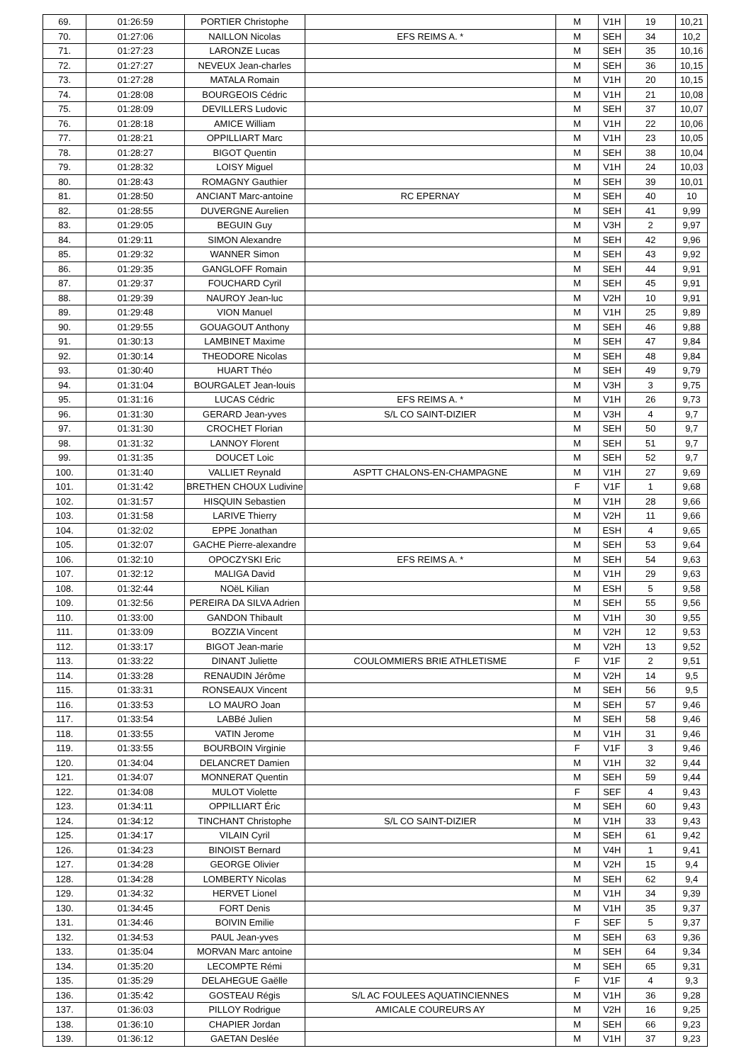| 69. | 01:26:59 | PORTIER Christophe | | M | V1H | 19 | 10,21 |
| 70. | 01:27:06 | NAILLON Nicolas | EFS REIMS A. * | M | SEH | 34 | 10,2 |
| 71. | 01:27:23 | LARONZE Lucas | | M | SEH | 35 | 10,16 |
| 72. | 01:27:27 | NEVEUX Jean-charles | | M | SEH | 36 | 10,15 |
| 73. | 01:27:28 | MATALA Romain | | M | V1H | 20 | 10,15 |
| 74. | 01:28:08 | BOURGEOIS Cédric | | M | V1H | 21 | 10,08 |
| 75. | 01:28:09 | DEVILLERS Ludovic | | M | SEH | 37 | 10,07 |
| 76. | 01:28:18 | AMICE William | | M | V1H | 22 | 10,06 |
| 77. | 01:28:21 | OPPILLIART Marc | | M | V1H | 23 | 10,05 |
| 78. | 01:28:27 | BIGOT Quentin | | M | SEH | 38 | 10,04 |
| 79. | 01:28:32 | LOISY Miguel | | M | V1H | 24 | 10,03 |
| 80. | 01:28:43 | ROMAGNY Gauthier | | M | SEH | 39 | 10,01 |
| 81. | 01:28:50 | ANCIANT Marc-antoine | RC EPERNAY | M | SEH | 40 | 10 |
| 82. | 01:28:55 | DUVERGNE Aurelien | | M | SEH | 41 | 9,99 |
| 83. | 01:29:05 | BEGUIN Guy | | M | V3H | 2 | 9,97 |
| 84. | 01:29:11 | SIMON Alexandre | | M | SEH | 42 | 9,96 |
| 85. | 01:29:32 | WANNER Simon | | M | SEH | 43 | 9,92 |
| 86. | 01:29:35 | GANGLOFF Romain | | M | SEH | 44 | 9,91 |
| 87. | 01:29:37 | FOUCHARD Cyril | | M | SEH | 45 | 9,91 |
| 88. | 01:29:39 | NAUROY Jean-luc | | M | V2H | 10 | 9,91 |
| 89. | 01:29:48 | VION Manuel | | M | V1H | 25 | 9,89 |
| 90. | 01:29:55 | GOUAGOUT Anthony | | M | SEH | 46 | 9,88 |
| 91. | 01:30:13 | LAMBINET Maxime | | M | SEH | 47 | 9,84 |
| 92. | 01:30:14 | THEODORE Nicolas | | M | SEH | 48 | 9,84 |
| 93. | 01:30:40 | HUART Théo | | M | SEH | 49 | 9,79 |
| 94. | 01:31:04 | BOURGALET Jean-louis | | M | V3H | 3 | 9,75 |
| 95. | 01:31:16 | LUCAS Cédric | EFS REIMS A. * | M | V1H | 26 | 9,73 |
| 96. | 01:31:30 | GERARD Jean-yves | S/L CO SAINT-DIZIER | M | V3H | 4 | 9,7 |
| 97. | 01:31:30 | CROCHET Florian | | M | SEH | 50 | 9,7 |
| 98. | 01:31:32 | LANNOY Florent | | M | SEH | 51 | 9,7 |
| 99. | 01:31:35 | DOUCET Loic | | M | SEH | 52 | 9,7 |
| 100. | 01:31:40 | VALLIET Reynald | ASPTT CHALONS-EN-CHAMPAGNE | M | V1H | 27 | 9,69 |
| 101. | 01:31:42 | BRETHEN CHOUX Ludivine | | F | V1F | 1 | 9,68 |
| 102. | 01:31:57 | HISQUIN Sebastien | | M | V1H | 28 | 9,66 |
| 103. | 01:31:58 | LARIVE Thierry | | M | V2H | 11 | 9,66 |
| 104. | 01:32:02 | EPPE Jonathan | | M | ESH | 4 | 9,65 |
| 105. | 01:32:07 | GACHE Pierre-alexandre | | M | SEH | 53 | 9,64 |
| 106. | 01:32:10 | OPOCZYSKI Eric | EFS REIMS A. * | M | SEH | 54 | 9,63 |
| 107. | 01:32:12 | MALIGA David | | M | V1H | 29 | 9,63 |
| 108. | 01:32:44 | NOëL Kilian | | M | ESH | 5 | 9,58 |
| 109. | 01:32:56 | PEREIRA DA SILVA Adrien | | M | SEH | 55 | 9,56 |
| 110. | 01:33:00 | GANDON Thibault | | M | V1H | 30 | 9,55 |
| 111. | 01:33:09 | BOZZIA Vincent | | M | V2H | 12 | 9,53 |
| 112. | 01:33:17 | BIGOT Jean-marie | | M | V2H | 13 | 9,52 |
| 113. | 01:33:22 | DINANT Juliette | COULOMMIERS BRIE ATHLETISME | F | V1F | 2 | 9,51 |
| 114. | 01:33:28 | RENAUDIN Jérôme | | M | V2H | 14 | 9,5 |
| 115. | 01:33:31 | RONSEAUX Vincent | | M | SEH | 56 | 9,5 |
| 116. | 01:33:53 | LO MAURO Joan | | M | SEH | 57 | 9,46 |
| 117. | 01:33:54 | LABBé Julien | | M | SEH | 58 | 9,46 |
| 118. | 01:33:55 | VATIN Jerome | | M | V1H | 31 | 9,46 |
| 119. | 01:33:55 | BOURBOIN Virginie | | F | V1F | 3 | 9,46 |
| 120. | 01:34:04 | DELANCRET Damien | | M | V1H | 32 | 9,44 |
| 121. | 01:34:07 | MONNERAT Quentin | | M | SEH | 59 | 9,44 |
| 122. | 01:34:08 | MULOT Violette | | F | SEF | 4 | 9,43 |
| 123. | 01:34:11 | OPPILLIART Éric | | M | SEH | 60 | 9,43 |
| 124. | 01:34:12 | TINCHANT Christophe | S/L CO SAINT-DIZIER | M | V1H | 33 | 9,43 |
| 125. | 01:34:17 | VILAIN Cyril | | M | SEH | 61 | 9,42 |
| 126. | 01:34:23 | BINOIST Bernard | | M | V4H | 1 | 9,41 |
| 127. | 01:34:28 | GEORGE Olivier | | M | V2H | 15 | 9,4 |
| 128. | 01:34:28 | LOMBERTY Nicolas | | M | SEH | 62 | 9,4 |
| 129. | 01:34:32 | HERVET Lionel | | M | V1H | 34 | 9,39 |
| 130. | 01:34:45 | FORT Denis | | M | V1H | 35 | 9,37 |
| 131. | 01:34:46 | BOIVIN Emilie | | F | SEF | 5 | 9,37 |
| 132. | 01:34:53 | PAUL Jean-yves | | M | SEH | 63 | 9,36 |
| 133. | 01:35:04 | MORVAN Marc antoine | | M | SEH | 64 | 9,34 |
| 134. | 01:35:20 | LECOMPTE Rémi | | M | SEH | 65 | 9,31 |
| 135. | 01:35:29 | DELAHEGUE Gaëlle | | F | V1F | 4 | 9,3 |
| 136. | 01:35:42 | GOSTEAU Régis | S/L AC FOULEES AQUATINCIENNES | M | V1H | 36 | 9,28 |
| 137. | 01:36:03 | PILLOY Rodrigue | AMICALE COUREURS AY | M | V2H | 16 | 9,25 |
| 138. | 01:36:10 | CHAPIER Jordan | | M | SEH | 66 | 9,23 |
| 139. | 01:36:12 | GAETAN Deslée | | M | V1H | 37 | 9,23 |